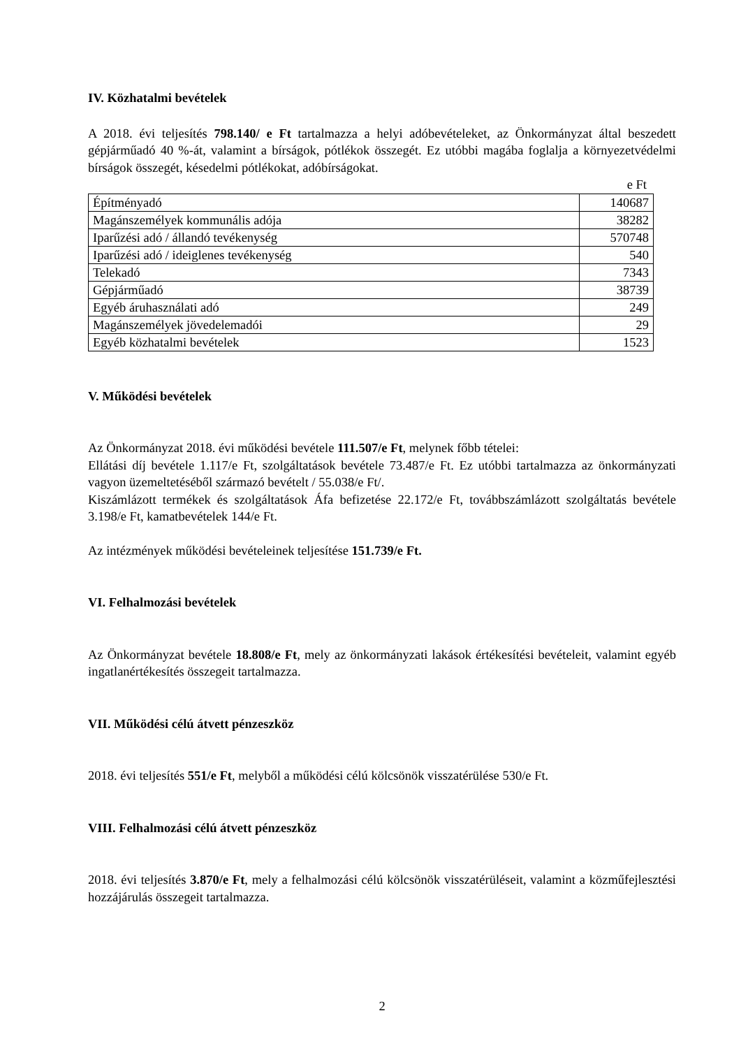IV. Közhatalmi bevételek
A 2018. évi teljesítés 798.140/ e Ft tartalmazza a helyi adóbevételeket, az Önkormányzat által beszedett gépjárműadó 40 %-át, valamint a bírságok, pótlékok összegét. Ez utóbbi magába foglalja a környezetvédelmi bírságok összegét, késedelmi pótlékokat, adóbírságokat.
e Ft
| Építményadó | 140687 |
| Magánszemélyek kommunális adója | 38282 |
| Iparűzési adó / állandó tevékenység | 570748 |
| Iparűzési adó / ideiglenes tevékenység | 540 |
| Telekadó | 7343 |
| Gépjárműadó | 38739 |
| Egyéb áruhasználati adó | 249 |
| Magánszemélyek jövedelemadói | 29 |
| Egyéb közhatalmi bevételek | 1523 |
V. Működési bevételek
Az Önkormányzat 2018. évi működési bevétele 111.507/e Ft, melynek főbb tételei:
Ellátási díj bevétele 1.117/e Ft, szolgáltatások bevétele 73.487/e Ft. Ez utóbbi tartalmazza az önkormányzati vagyon üzemeltetéséből származó bevételt / 55.038/e Ft/.
Kiszámlázott termékek és szolgáltatások Áfa befizetése 22.172/e Ft, továbbszámlázott szolgáltatás bevétele 3.198/e Ft, kamatbevételek 144/e Ft.
Az intézmények működési bevételeinek teljesítése 151.739/e Ft.
VI. Felhalmozási bevételek
Az Önkormányzat bevétele 18.808/e Ft, mely az önkormányzati lakások értékesítési bevételeit, valamint egyéb ingatlanértékesítés összegeit tartalmazza.
VII. Működési célú átvett pénzeszköz
2018. évi teljesítés 551/e Ft, melyből a működési célú kölcsönök visszatérülése 530/e Ft.
VIII. Felhalmozási célú átvett pénzeszköz
2018. évi teljesítés 3.870/e Ft, mely a felhalmozási célú kölcsönök visszatérüléseit, valamint a közműfejlesztési hozzájárulás összegeit tartalmazza.
2